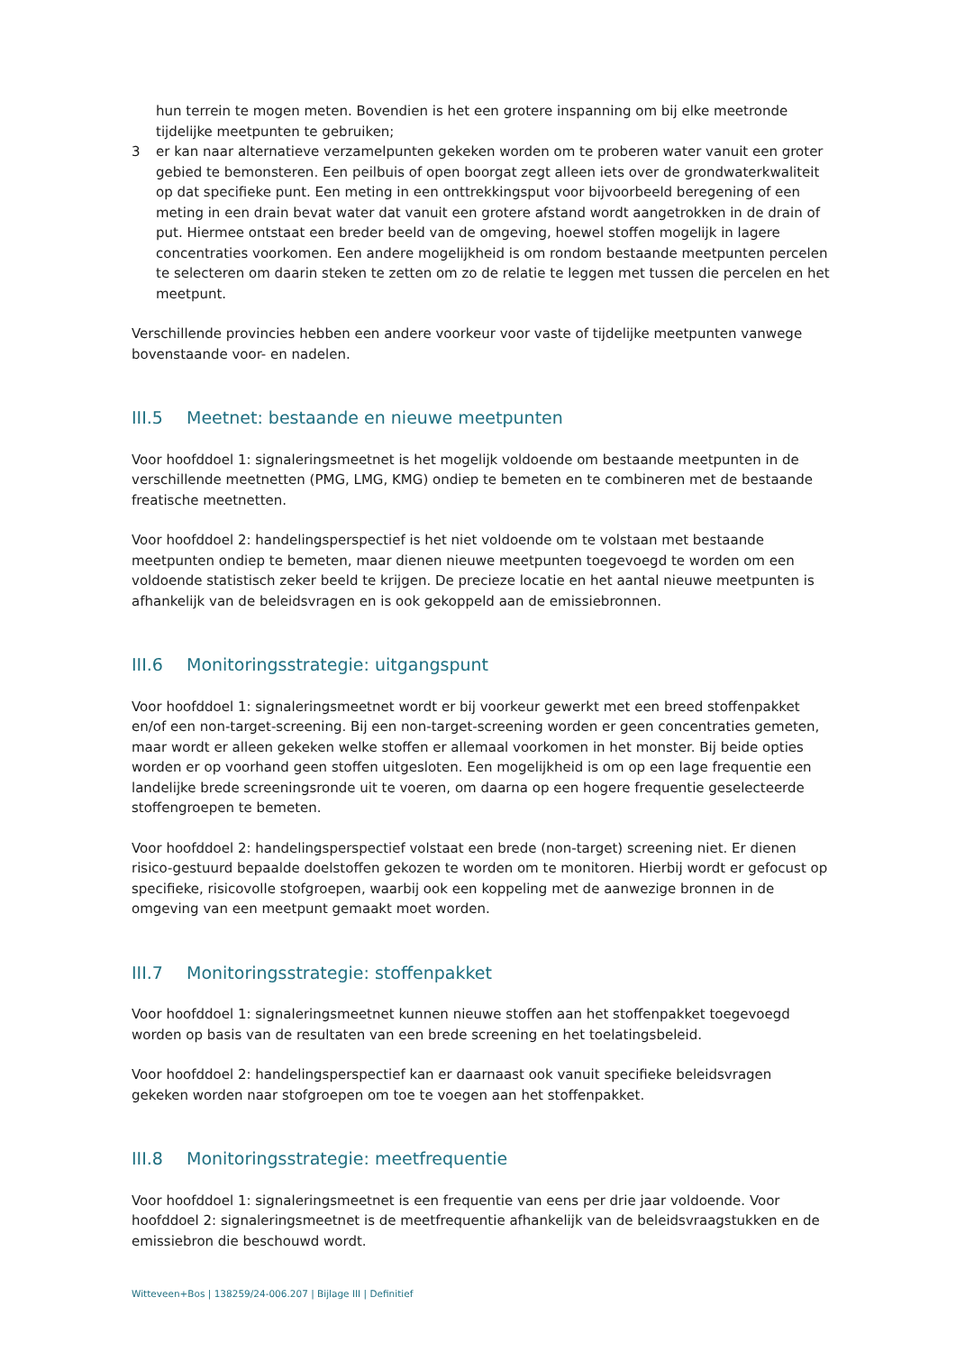hun terrein te mogen meten. Bovendien is het een grotere inspanning om bij elke meetronde tijdelijke meetpunten te gebruiken;
3 er kan naar alternatieve verzamelpunten gekeken worden om te proberen water vanuit een groter gebied te bemonsteren. Een peilbuis of open boorgat zegt alleen iets over de grondwaterkwaliteit op dat specifieke punt. Een meting in een onttrekkingsput voor bijvoorbeeld beregening of een meting in een drain bevat water dat vanuit een grotere afstand wordt aangetrokken in de drain of put. Hiermee ontstaat een breder beeld van de omgeving, hoewel stoffen mogelijk in lagere concentraties voorkomen. Een andere mogelijkheid is om rondom bestaande meetpunten percelen te selecteren om daarin steken te zetten om zo de relatie te leggen met tussen die percelen en het meetpunt.
Verschillende provincies hebben een andere voorkeur voor vaste of tijdelijke meetpunten vanwege bovenstaande voor- en nadelen.
III.5 Meetnet: bestaande en nieuwe meetpunten
Voor hoofddoel 1: signaleringsmeetnet is het mogelijk voldoende om bestaande meetpunten in de verschillende meetnetten (PMG, LMG, KMG) ondiep te bemeten en te combineren met de bestaande freatische meetnetten.
Voor hoofddoel 2: handelingsperspectief is het niet voldoende om te volstaan met bestaande meetpunten ondiep te bemeten, maar dienen nieuwe meetpunten toegevoegd te worden om een voldoende statistisch zeker beeld te krijgen. De precieze locatie en het aantal nieuwe meetpunten is afhankelijk van de beleidsvragen en is ook gekoppeld aan de emissiebronnen.
III.6 Monitoringsstrategie: uitgangspunt
Voor hoofddoel 1: signaleringsmeetnet wordt er bij voorkeur gewerkt met een breed stoffenpakket en/of een non-target-screening. Bij een non-target-screening worden er geen concentraties gemeten, maar wordt er alleen gekeken welke stoffen er allemaal voorkomen in het monster. Bij beide opties worden er op voorhand geen stoffen uitgesloten. Een mogelijkheid is om op een lage frequentie een landelijke brede screeningsronde uit te voeren, om daarna op een hogere frequentie geselecteerde stoffengroepen te bemeten.
Voor hoofddoel 2: handelingsperspectief volstaat een brede (non-target) screening niet. Er dienen risico-gestuurd bepaalde doelstoffen gekozen te worden om te monitoren. Hierbij wordt er gefocust op specifieke, risicovolle stofgroepen, waarbij ook een koppeling met de aanwezige bronnen in de omgeving van een meetpunt gemaakt moet worden.
III.7 Monitoringsstrategie: stoffenpakket
Voor hoofddoel 1: signaleringsmeetnet kunnen nieuwe stoffen aan het stoffenpakket toegevoegd worden op basis van de resultaten van een brede screening en het toelatingsbeleid.
Voor hoofddoel 2: handelingsperspectief kan er daarnaast ook vanuit specifieke beleidsvragen gekeken worden naar stofgroepen om toe te voegen aan het stoffenpakket.
III.8 Monitoringsstrategie: meetfrequentie
Voor hoofddoel 1: signaleringsmeetnet is een frequentie van eens per drie jaar voldoende. Voor hoofddoel 2: signaleringsmeetnet is de meetfrequentie afhankelijk van de beleidsvraagstukken en de emissiebron die beschouwd wordt.
Witteveen+Bos | 138259/24-006.207 | Bijlage III | Definitief